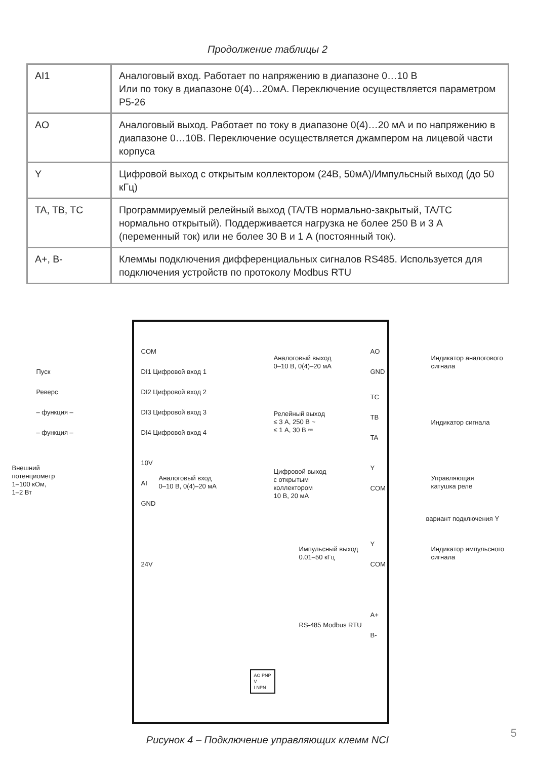Продолжение таблицы 2
| AI1 | Аналоговый вход. Работает по напряжению в диапазоне 0…10 В Или по току в диапазоне 0(4)…20мА. Переключение осуществляется параметром Р5-26 |
| AO | Аналоговый выход. Работает по току в диапазоне 0(4)…20 мА и по напряжению в диапазоне 0…10В. Переключение осуществляется джампером на лицевой части корпуса |
| Y | Цифровой выход с открытым коллектором (24В, 50мА)/Импульсный выход (до 50 кГц) |
| TA, TB, TC | Программируемый релейный выход (TA/TB нормально-закрытый, TA/TC нормально открытый). Поддерживается нагрузка не более 250 В и 3 А (переменный ток) или не более 30 В и 1 А (постоянный ток). |
| A+, B- | Клеммы подключения дифференциальных сигналов RS485. Используется для подключения устройств по протоколу Modbus RTU |
COM
Пуск DI1 Цифровой вход 1
Реверс DI2 Цифровой вход 2
– функция – DI3 Цифровой вход 3
– функция – DI4 Цифровой вход 4
Внешний
потенциометр
1–100 кОм,
1–2 Вт
10V
AI
Аналоговый вход
0–10 В, 0(4)–20 мА
GND
24V
Аналоговый выход
0–10 В, 0(4)–20 мА
AO
GND
Индикатор аналогового
сигнала
TC
Релейный выход
≤ 3 А, 250 В ~
≤ 1 А, 30 В ⎓
TB
Индикатор сигнала
TA
Цифровой выход
с открытым
коллектором
10 В, 20 мА
Y
COM
Управляющая
катушка реле
вариант подключения Y
Импульсный выход
0.01–50 кГц
Y
COM
Индикатор импульсного
сигнала
A+
RS-485 Modbus RTU
B-
AO PNP
V
I NPN
Рисунок 4 – Подключение управляющих клемм NCI
5